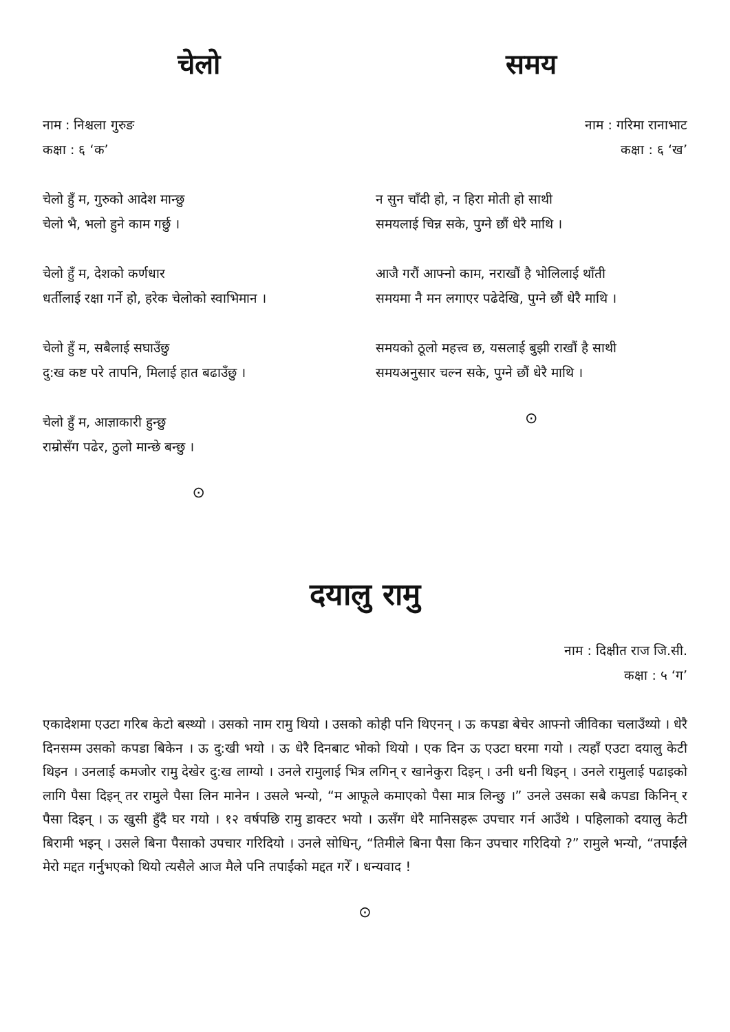चेलो
नाम : निश्चला गुरुङ
कक्षा : ६ ‘क’
चेलो हुँ म, गुरुको आदेश मान्छु
चेलो भै, भलो हुने काम गर्छु ।
चेलो हुँ म, देशको कर्णधार
धर्तीलाई रक्षा गर्ने हो, हरेक चेलोको स्वाभिमान ।
चेलो हुँ म, सबैलाई सघाउँछु
दु:ख कष्ट परे तापनि, मिलाई हात बढाउँछु ।
चेलो हुँ म, आज्ञाकारी हुन्छु
राम्रोसँग पढेर, ठुलो मान्छे बन्छु ।
⊙
समय
नाम : गरिमा रानाभाट
कक्षा : ६ ‘ख’
न सुन चाँदी हो, न हिरा मोती हो साथी
समयलाई चिन्न सके, पुग्ने छौं धेरै माथि ।
आजै गरौं आफ्नो काम, नराखौं है भोलिलाई थाँती
समयमा नै मन लगाएर पढेदेखि, पुग्ने छौं धेरै माथि ।
समयको ठूलो महत्त्व छ, यसलाई बुझी राखौं है साथी
समयअनुसार चल्न सके, पुग्ने छौं धेरै माथि ।
⊙
दयालु रामु
नाम : दिक्षीत राज जि.सी.
कक्षा : ५ ‘ग’
एकादेशमा एउटा गरिब केटो बस्थ्यो । उसको नाम रामु थियो । उसको कोही पनि थिएनन् । ऊ कपडा बेचेर आफ्नो जीविका चलाउँथ्यो । धेरै दिनसम्म उसको कपडा बिकेन । ऊ दु:खी भयो । ऊ धेरै दिनबाट भोको थियो । एक दिन ऊ एउटा घरमा गयो । त्यहाँ एउटा दयालु केटी थिइन । उनलाई कमजोर रामु देखेर दु:ख लाग्यो । उनले रामुलाई भित्र लगिन् र खानेकुरा दिइन् । उनी धनी थिइन् । उनले रामुलाई पढाइको लागि पैसा दिइन् तर रामुले पैसा लिन मानेन । उसले भन्यो, “म आफूले कमाएको पैसा मात्र लिन्छु ।” उनले उसका सबै कपडा किनिन् र पैसा दिइन् । ऊ खुसी हुँदै घर गयो । १२ वर्षपछि रामु डाक्टर भयो । ऊसँग धेरै मानिसहरू उपचार गर्न आउँथे । पहिलाको दयालु केटी बिरामी भइन् । उसले बिना पैसाको उपचार गरिदियो । उनले सोधिन्, “तिमीले बिना पैसा किन उपचार गरिदियो ?” रामुले भन्यो, “तपाईंले मेरो मद्दत गर्नुभएको थियो त्यसैले आज मैले पनि तपाईंको मद्दत गरेँ । धन्यवाद !
⊙